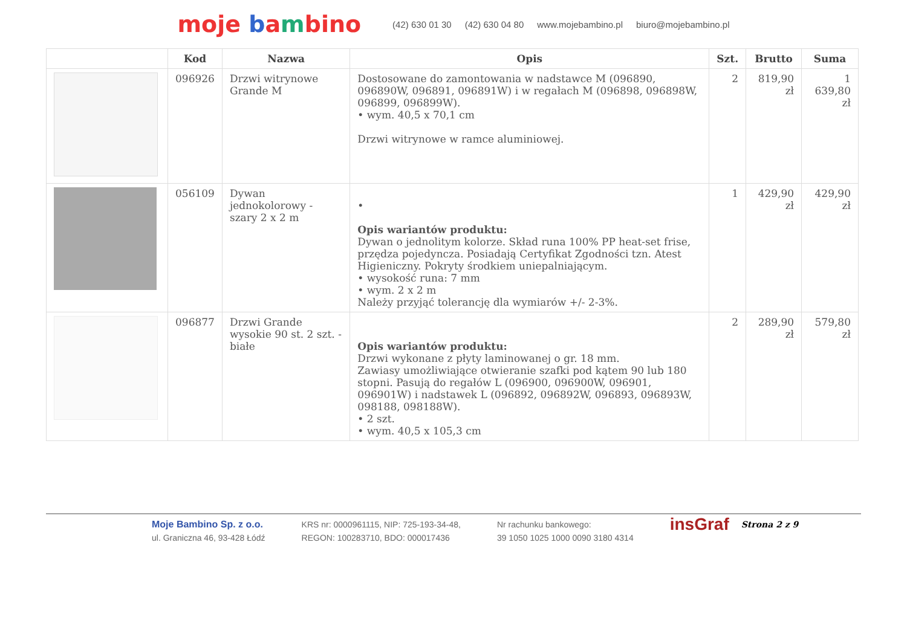moje bambino
(42) 630 01 30 (42) 630 04 80 www.mojebambino.pl biuro@mojebambino.pl
| | Kod | Nazwa | Opis | Szt. | Brutto | Suma |
| --- | --- | --- | --- | --- | --- | --- |
| | 096926 | Drzwi witrynowe Grande M | Dostosowane do zamontowania w nadstawce M (096890, 096890W, 096891, 096891W) i w regałach M (096898, 096898W, 096899, 096899W). • wym. 40,5 x 70,1 cm Drzwi witrynowe w ramce aluminiowej. | 2 | 819,90 zł | 1 639,80 zł |
| | 056109 | Dywan jednokolorowy - szary 2 x 2 m | • Opis wariantów produktu: Dywan o jednolitym kolorze. Skład runa 100% PP heat-set frise, przędza pojedyncza. Posiadają Certyfikat Zgodności tzn. Atest Higieniczny. Pokryty środkiem uniepalniającym. • wysokość runa: 7 mm • wym. 2 x 2 m Należy przyjąć tolerancję dla wymiarów +/- 2-3%. | 1 | 429,90 zł | 429,90 zł |
| | 096877 | Drzwi Grande wysokie 90 st. 2 szt. - białe | Opis wariantów produktu: Drzwi wykonane z płyty laminowanej o gr. 18 mm. Zawiasy umożliwiające otwieranie szafki pod kątem 90 lub 180 stopni. Pasują do regałów L (096900, 096900W, 096901, 096901W) i nadstawek L (096892, 096892W, 096893, 096893W, 098188, 098188W). • 2 szt. • wym. 40,5 x 105,3 cm | 2 | 289,90 zł | 579,80 zł |
Moje Bambino Sp. z o.o.
ul. Graniczna 46, 93-428 Łódź
KRS nr: 0000961115, NIP: 725-193-34-48,
REGON: 100283710, BDO: 000017436
Nr rachunku bankowego:
39 1050 1025 1000 0090 3180 4314
insGraf
Strona 2 z 9